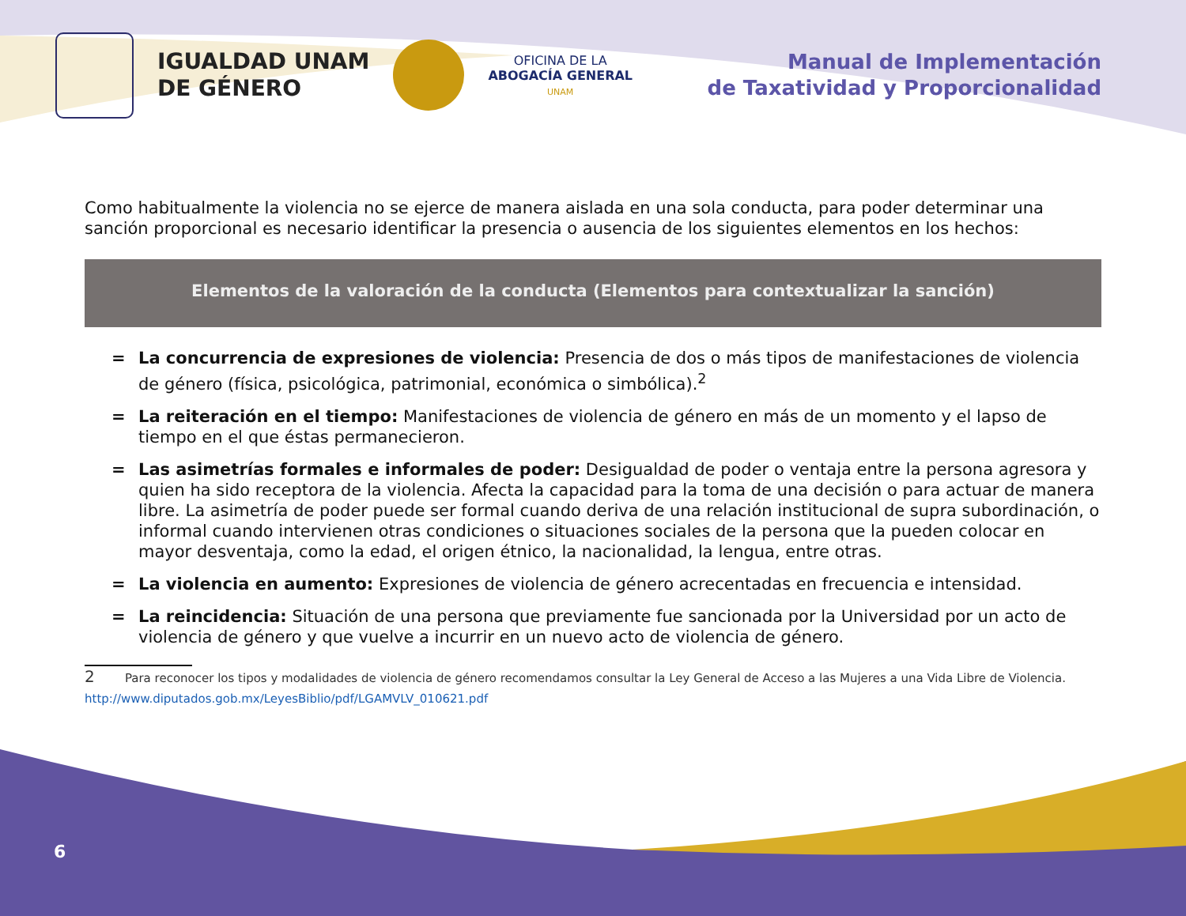IGUALDAD UNAM
DE GÉNERO
OFICINA DE LA
ABOGACÍA GENERAL
UNAM
Manual de Implementación
de Taxatividad y Proporcionalidad
Como habitualmente la violencia no se ejerce de manera aislada en una sola conducta, para poder determinar una sanción proporcional es necesario identificar la presencia o ausencia de los siguientes elementos en los hechos:
Elementos de la valoración de la conducta (Elementos para contextualizar la sanción)
= La concurrencia de expresiones de violencia: Presencia de dos o más tipos de manifestaciones de violencia de género (física, psicológica, patrimonial, económica o simbólica).<sup>2</sup>
= La reiteración en el tiempo: Manifestaciones de violencia de género en más de un momento y el lapso de tiempo en el que éstas permanecieron.
= Las asimetrías formales e informales de poder: Desigualdad de poder o ventaja entre la persona agresora y quien ha sido receptora de la violencia. Afecta la capacidad para la toma de una decisión o para actuar de manera libre. La asimetría de poder puede ser formal cuando deriva de una relación institucional de supra subordinación, o informal cuando intervienen otras condiciones o situaciones sociales de la persona que la pueden colocar en mayor desventaja, como la edad, el origen étnico, la nacionalidad, la lengua, entre otras.
= La violencia en aumento: Expresiones de violencia de género acrecentadas en frecuencia e intensidad.
= La reincidencia: Situación de una persona que previamente fue sancionada por la Universidad por un acto de violencia de género y que vuelve a incurrir en un nuevo acto de violencia de género.
2 Para reconocer los tipos y modalidades de violencia de género recomendamos consultar la Ley General de Acceso a las Mujeres a una Vida Libre de Violencia. http://www.diputados.gob.mx/LeyesBiblio/pdf/LGAMVLV_010621.pdf
6